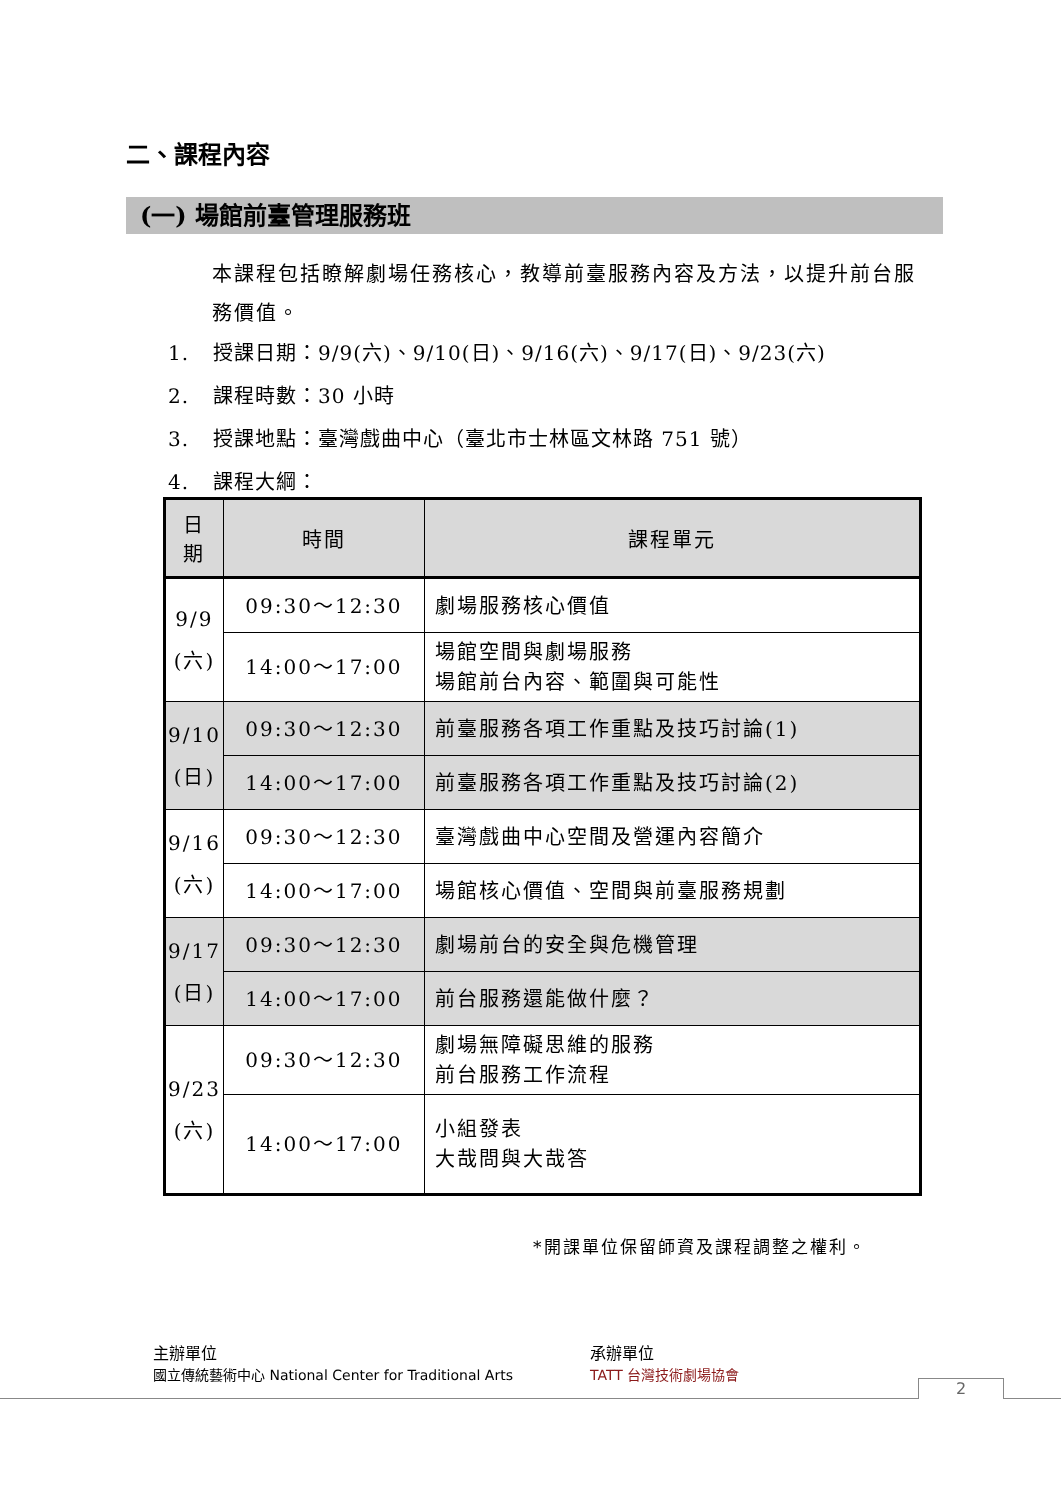二、課程內容
(一) 場館前臺管理服務班
本課程包括瞭解劇場任務核心，教導前臺服務內容及方法，以提升前台服務價值。
1. 授課日期：9/9(六)、9/10(日)、9/16(六)、9/17(日)、9/23(六)
2. 課程時數：30 小時
3. 授課地點：臺灣戲曲中心（臺北市士林區文林路 751 號）
4. 課程大綱：
| 日期 | 時間 | 課程單元 |
| --- | --- | --- |
| 9/9 (六) | 09:30～12:30 | 劇場服務核心價值 |
| | 14:00～17:00 | 場館空間與劇場服務 場館前台內容、範圍與可能性 |
| 9/10 (日) | 09:30～12:30 | 前臺服務各項工作重點及技巧討論(1) |
| | 14:00～17:00 | 前臺服務各項工作重點及技巧討論(2) |
| 9/16 (六) | 09:30～12:30 | 臺灣戲曲中心空間及營運內容簡介 |
| | 14:00～17:00 | 場館核心價值、空間與前臺服務規劃 |
| 9/17 (日) | 09:30～12:30 | 劇場前台的安全與危機管理 |
| | 14:00～17:00 | 前台服務還能做什麼？ |
| 9/23 (六) | 09:30～12:30 | 劇場無障礙思維的服務 前台服務工作流程 |
| | 14:00～17:00 | 小組發表 大哉問與大哉答 |
*開課單位保留師資及課程調整之權利。
主辦單位
國立傳統藝術中心 National Center for Traditional Arts
承辦單位
TATT 台灣技術劇場協會
2